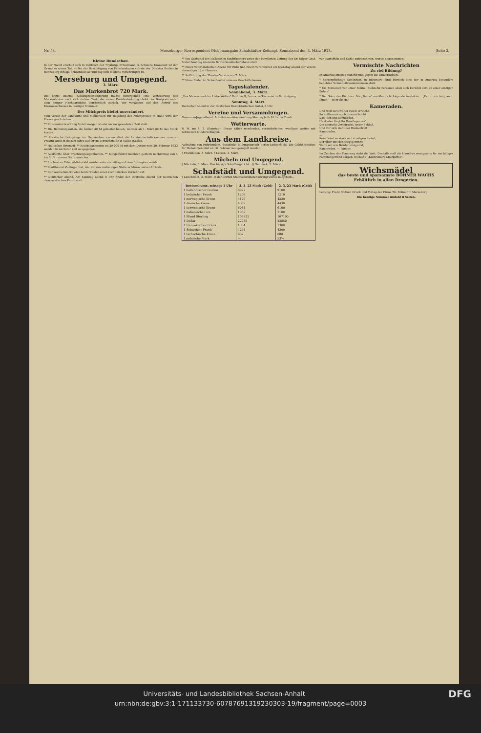Nr. 53. Merseburger Korrespondent (Nebenausgabe Schafstädter Zeitung). Sonnabend den 3. März 1923. Seite 3.
Kleine Rundschau.
In der Nacht erschoß sich in Delitzsch der 77jährige Privatmann G. Schwere Krankheit ist der Grund zu seiner Tat. — Bei der Besichtigung von Fabrikanlagen stürzte der Direktor Becher in Ronneburg infolge Schwindels ab und zog sich tödliche Verletzungen zu.
Merseburg und Umgegend.
3. März.
Das Markenbrot 720 Mark.
Die letzte enorme Kohlenpreissteigerung mußte naturgemäß eine Verteuerung des Markenbrotes nach sich ziehen. Trotz der neuen Preisfestsetzung bleibt der Brotpreis unter dem einiger Nachbarstädte beträchtlich zurück. Wir verweisen auf den Aufruf des Kreisausschusses in heutiger Nummer.
Der Milchpreis bleibt unverändert.
Vom Verein der Landwirte und Molkereien zur Regelung des Milchpreises in Halle wird der Presse geschrieben...
** Stromunterbrechung findet morgen wiederum zur gewohnten Zeit statt.
** Die Bahnsteigkarten, die bisher 40 M gekostet haben, werden ab 1. März 80 M das Stück kosten.
** Praktische Lehrgänge im Gemüsebau veranstaltet die Landwirtschaftskammer unserer Provinz auch in diesem Jahre auf ihrem Versuchsfelde in Kalbe (Saale).
** Hallischer Ortstarif. ** Reichsbanknoten zu 20 000 M mit dem Datum vom 20. Februar 1923 werden in nächster Zeit ausgegeben.
** Auskünfte über Frachtangelegenheiten. ** Klingelfahrer machten gestern nachmittag von 4 bis 6 Uhr unsere Stadt unsicher.
** Ein frecher Fahrraddiebstahl wurde heute vormittag auf dem Entenplan verübt.
** Stadtbaurat Zollinger hat, wie wir von zuständiger Stelle erfahren, seinen Urlaub...
** Der Wochenmarkt wies heute wieder einen recht starken Verkehr auf.
** Deutscher Abend. Am Sonntag abend 8 Uhr findet der Deutsche Abend der Deutschen demokratischen Partei statt.
** Ein Gastspiel des Halleschen Stadttheaters unter der bewährten Leitung des Dr. Edgar Groß findet Sonntag abend in Beths Gesellschaftshaus statt.
** Einen vaterländischen Abend für Ruhr und Rhein veranstaltet am Dienstag abend der Verein ehemaliger 12er Husaren.
** Aufführung des Theater-Vereins am 7. März.
** Neue Bilder im Schaufenster unseres Geschäftshauses.
Tageskalender.
Sonnabend, 3. März.
„Des Meeres und der Liebe Wellen" Kantine II, Leuna. — Turnerische Vereinigung.
Sonntag, 4. März.
Deutscher Abend in der Deutschen Demokratischen Partei, 8 Uhr.
Vereine und Versammlungen.
Naumann-Jugendbund. Arbeitslosen-Versammlung Montag früh 9 Uhr im Tivoli.
Wetterwarte.
B. W. am 4. 3. (Sonntag): Etwas kälter werdendes, veränderliches, windiges Wetter mit zeitweisen Niederschlägen.
Aus dem Landkreise.
Aufnahme von Ruhrkindern. Staatliche Bildungsanstalt Berlin-Lichterfelde. Die Gebührensätze für Hebammen sind ab 10. Februar neu geregelt worden.
§ Frankleben, 3. März. § Lützen, 3. März.
Mücheln und Umgegend.
§ Mücheln, 3. März. Das hiesige Schöffengericht... § Neumark, 3. März.
Schafstädt und Umgegend.
§ Lauchstädt, 3. März. In der letzten Stadtverordnetensitzung wurde mitgeteilt...
| Devisenkurse. mittags 1 Uhr | 3. 3. 23 Mark (Geld) | 2. 3. 23 Mark (Geld) |
| --- | --- | --- |
| 1 holländischer Gulden | 8977 | 9100 |
| 1 belgischer Frank | 1206 | 1210 |
| 1 norwegische Krone | 4179 | 4230 |
| 1 dänische Krone | 4389 | 4430 |
| 1 schwedische Krone | 6084 | 6100 |
| 1 italienische Lire | 1087 | 1100 |
| 1 Pfund Sterling | 106732 | 107100 |
| 1 Dollar | 22738 | 22850 |
| 1 französischer Frank | 1334 | 1300 |
| 1 Schweizer Frank | 4254 | 4300 |
| 1 tschechische Krone | 632 | 680 |
| 1 polnische Mark | — | 53½ |
von Kartoffeln und Kohle aufzunehmen, wurde angenommen.
Vermischte Nachrichten
Zu viel Bildung?
In Amerika streitet man für und gegen die Universitäten.
* Steuerpflichtige Schönheit. In Baltimore fand kürzlich eine der in Amerika besonders beliebten Schönheitskonkurrenzen statt.
* Ein Festessen von einer Bohne. Siebzehn Personen aßen sich kürzlich satt an einer einzigen Bohne!
* Der Sohn des Dichters. Die „Dame" veröffentlicht folgende Anekdote... „Es tut mir leid, auch Ihnen — Herr Ibsen."
Kameraden.
Und weil sie's früher rasch erreicht,
So hofften sie auch diesmal leicht
Das Joch uns aufzuladen.
Heut aber liegt ihr Bund'sgenoss',
Die deutsche Zwietracht, unter Schloß,
Und vor sich sieht der Räubertroß
Kameraden.
...
Kein Feind so stark und streitgeschwind,
Der über uns den Sieg gewinnt,
Wenn wir wie Brüder einig sind,
Kameraden. — Pandur.
Im Zeichen der Teuerung steht die Welt. Deshalb muß die Hausfrau wenigstens für ein billiges Familiengetränk sorgen. Es heißt: „Kathreiners Malzkaffee".
Wichsmädel
das beste und sparsamste BOHNER WACHS
Erhältlich in allen Drogerien.
Leitung: Franz Rößner. Druck und Verlag der Firma Th. Rößner in Merseburg.
Die heutige Nummer umfaßt 8 Seiten.
Universitäts- und Landesbibliothek Sachsen-Anhalt DFG
urn:nbn:de:gbv:3:1-171133730-60787691319230303-19/fragment/page=0003